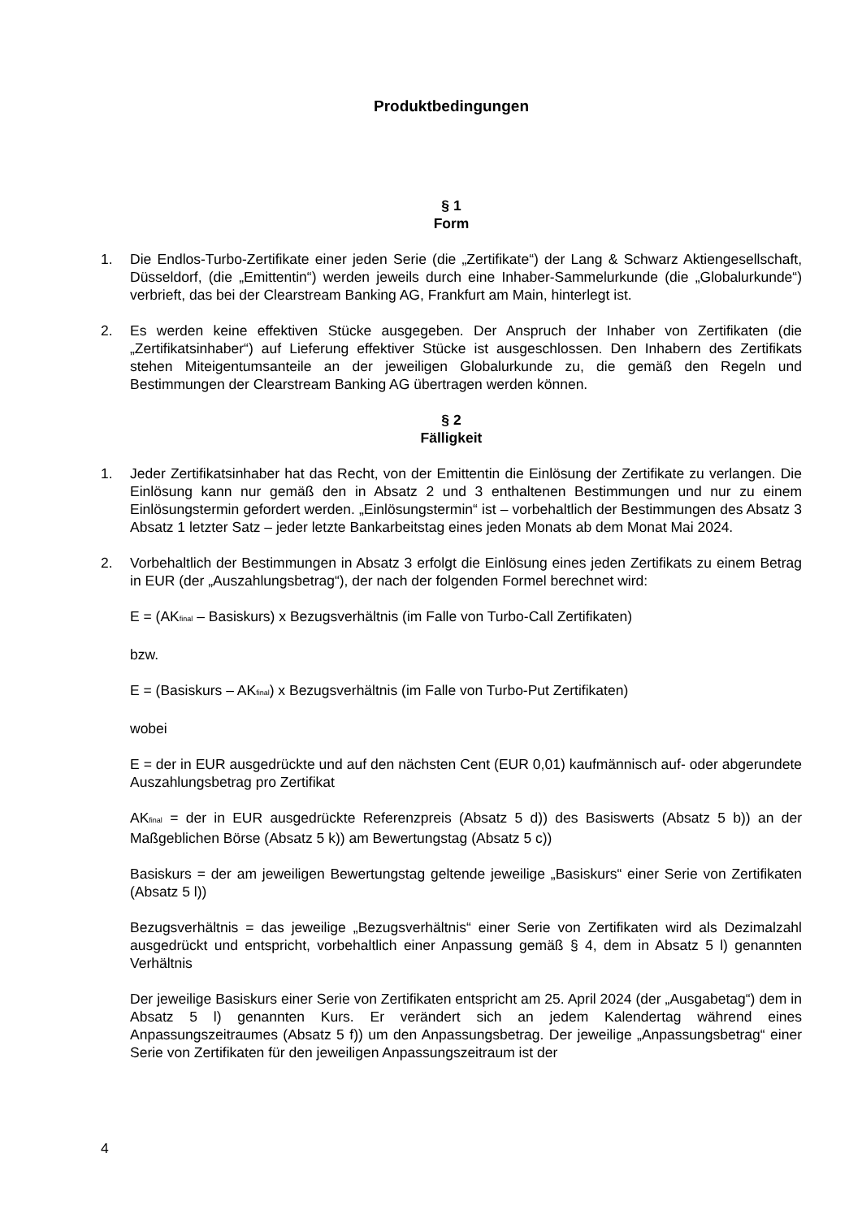Produktbedingungen
§ 1
Form
1. Die Endlos-Turbo-Zertifikate einer jeden Serie (die „Zertifikate“) der Lang & Schwarz Aktiengesellschaft, Düsseldorf, (die „Emittentin“) werden jeweils durch eine Inhaber-Sammelurkunde (die „Globalurkunde“) verbrieft, das bei der Clearstream Banking AG, Frankfurt am Main, hinterlegt ist.
2. Es werden keine effektiven Stücke ausgegeben. Der Anspruch der Inhaber von Zertifikaten (die „Zertifikatsinhaber“) auf Lieferung effektiver Stücke ist ausgeschlossen. Den Inhabern des Zertifikats stehen Miteigentumsanteile an der jeweiligen Globalurkunde zu, die gemäß den Regeln und Bestimmungen der Clearstream Banking AG übertragen werden können.
§ 2
Fälligkeit
1. Jeder Zertifikatsinhaber hat das Recht, von der Emittentin die Einlösung der Zertifikate zu verlangen. Die Einlösung kann nur gemäß den in Absatz 2 und 3 enthaltenen Bestimmungen und nur zu einem Einlösungstermin gefordert werden. „Einlösungstermin“ ist – vorbehaltlich der Bestimmungen des Absatz 3 Absatz 1 letzter Satz – jeder letzte Bankarbeitstag eines jeden Monats ab dem Monat Mai 2024.
2. Vorbehaltlich der Bestimmungen in Absatz 3 erfolgt die Einlösung eines jeden Zertifikats zu einem Betrag in EUR (der „Auszahlungsbetrag“), der nach der folgenden Formel berechnet wird:
E = (AK<sub>final</sub> – Basiskurs) x Bezugsverhältnis (im Falle von Turbo-Call Zertifikaten)
bzw.
E = (Basiskurs – AK<sub>final</sub>) x Bezugsverhältnis (im Falle von Turbo-Put Zertifikaten)
wobei
E = der in EUR ausgedrückte und auf den nächsten Cent (EUR 0,01) kaufmännisch auf- oder abgerundete Auszahlungsbetrag pro Zertifikat
AK<sub>final</sub> = der in EUR ausgedrückte Referenzpreis (Absatz 5 d)) des Basiswerts (Absatz 5 b)) an der Maßgeblichen Börse (Absatz 5 k)) am Bewertungstag (Absatz 5 c))
Basiskurs = der am jeweiligen Bewertungstag geltende jeweilige „Basiskurs“ einer Serie von Zertifikaten (Absatz 5 l))
Bezugsverhältnis = das jeweilige „Bezugsverhältnis“ einer Serie von Zertifikaten wird als Dezimalzahl ausgedrückt und entspricht, vorbehaltlich einer Anpassung gemäß § 4, dem in Absatz 5 l) genannten Verhältnis
Der jeweilige Basiskurs einer Serie von Zertifikaten entspricht am 25. April 2024 (der „Ausgabetag“) dem in Absatz 5 l) genannten Kurs. Er verändert sich an jedem Kalendertag während eines Anpassungszeitraumes (Absatz 5 f)) um den Anpassungsbetrag. Der jeweilige „Anpassungsbetrag“ einer Serie von Zertifikaten für den jeweiligen Anpassungszeitraum ist der
4